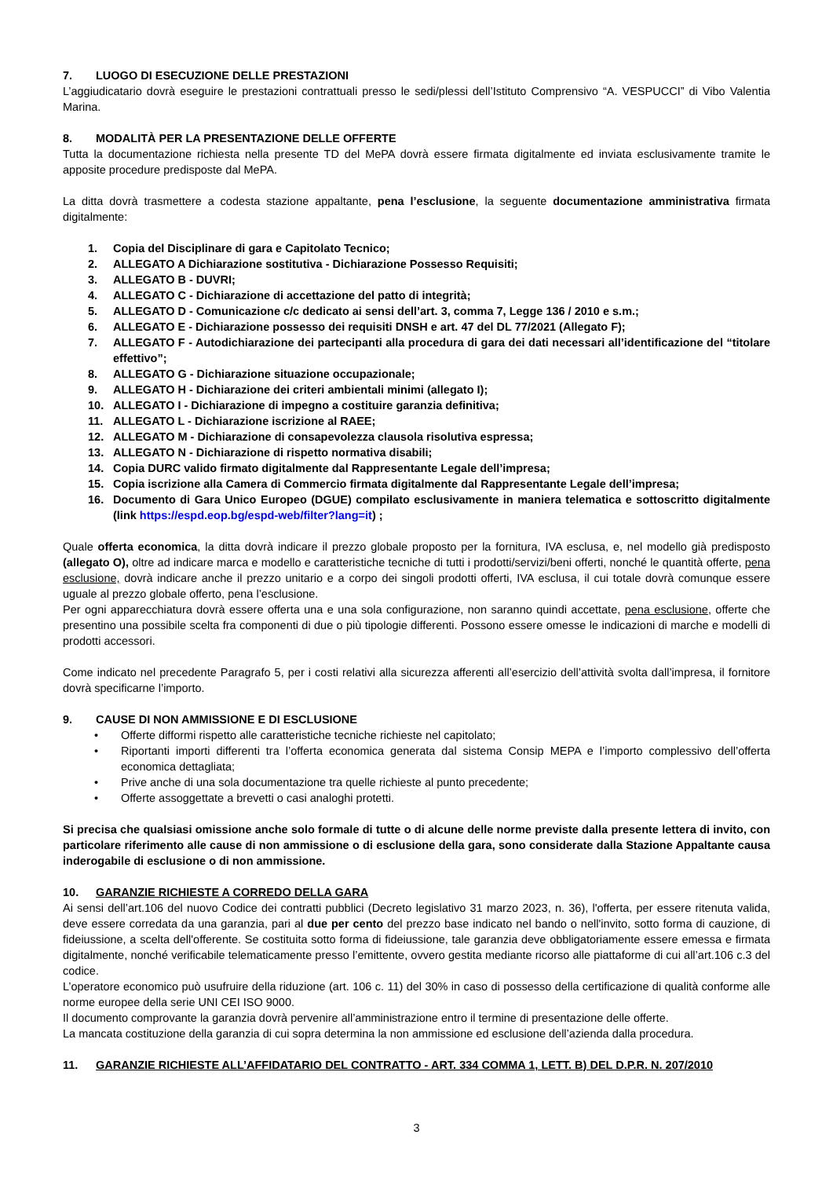7. LUOGO DI ESECUZIONE DELLE PRESTAZIONI
L’aggiudicatario dovrà eseguire le prestazioni contrattuali presso le sedi/plessi dell’Istituto Comprensivo “A. VESPUCCI” di Vibo Valentia Marina.
8. MODALITÀ PER LA PRESENTAZIONE DELLE OFFERTE
Tutta la documentazione richiesta nella presente TD del MePA dovrà essere firmata digitalmente ed inviata esclusivamente tramite le apposite procedure predisposte dal MePA.
La ditta dovrà trasmettere a codesta stazione appaltante, pena l’esclusione, la seguente documentazione amministrativa firmata digitalmente:
1. Copia del Disciplinare di gara e Capitolato Tecnico;
2. ALLEGATO A Dichiarazione sostitutiva - Dichiarazione Possesso Requisiti;
3. ALLEGATO B - DUVRI;
4. ALLEGATO C - Dichiarazione di accettazione del patto di integrità;
5. ALLEGATO D - Comunicazione c/c dedicato ai sensi dell’art. 3, comma 7, Legge 136 / 2010 e s.m.;
6. ALLEGATO E - Dichiarazione possesso dei requisiti DNSH e art. 47 del DL 77/2021 (Allegato F);
7. ALLEGATO F - Autodichiarazione dei partecipanti alla procedura di gara dei dati necessari all’identificazione del “titolare effettivo”;
8. ALLEGATO G - Dichiarazione situazione occupazionale;
9. ALLEGATO H - Dichiarazione dei criteri ambientali minimi (allegato I);
10. ALLEGATO I - Dichiarazione di impegno a costituire garanzia definitiva;
11. ALLEGATO L - Dichiarazione iscrizione al RAEE;
12. ALLEGATO M - Dichiarazione di consapevolezza clausola risolutiva espressa;
13. ALLEGATO N - Dichiarazione di rispetto normativa disabili;
14. Copia DURC valido firmato digitalmente dal Rappresentante Legale dell’impresa;
15. Copia iscrizione alla Camera di Commercio firmata digitalmente dal Rappresentante Legale dell’impresa;
16. Documento di Gara Unico Europeo (DGUE) compilato esclusivamente in maniera telematica e sottoscritto digitalmente (link https://espd.eop.bg/espd-web/filter?lang=it) ;
Quale offerta economica, la ditta dovrà indicare il prezzo globale proposto per la fornitura, IVA esclusa, e, nel modello già predisposto (allegato O), oltre ad indicare marca e modello e caratteristiche tecniche di tutti i prodotti/servizi/beni offerti, nonché le quantità offerte, pena esclusione, dovrà indicare anche il prezzo unitario e a corpo dei singoli prodotti offerti, IVA esclusa, il cui totale dovrà comunque essere uguale al prezzo globale offerto, pena l’esclusione.
Per ogni apparecchiatura dovrà essere offerta una e una sola configurazione, non saranno quindi accettate, pena esclusione, offerte che presentino una possibile scelta fra componenti di due o più tipologie differenti. Possono essere omesse le indicazioni di marche e modelli di prodotti accessori.
Come indicato nel precedente Paragrafo 5, per i costi relativi alla sicurezza afferenti all’esercizio dell’attività svolta dall’impresa, il fornitore dovrà specificarne l’importo.
9. CAUSE DI NON AMMISSIONE E DI ESCLUSIONE
• Offerte difformi rispetto alle caratteristiche tecniche richieste nel capitolato;
• Riportanti importi differenti tra l’offerta economica generata dal sistema Consip MEPA e l’importo complessivo dell’offerta economica dettagliata;
• Prive anche di una sola documentazione tra quelle richieste al punto precedente;
• Offerte assoggettate a brevetti o casi analoghi protetti.
Si precisa che qualsiasi omissione anche solo formale di tutte o di alcune delle norme previste dalla presente lettera di invito, con particolare riferimento alle cause di non ammissione o di esclusione della gara, sono considerate dalla Stazione Appaltante causa inderogabile di esclusione o di non ammissione.
10. GARANZIE RICHIESTE A CORREDO DELLA GARA
Ai sensi dell’art.106 del nuovo Codice dei contratti pubblici (Decreto legislativo 31 marzo 2023, n. 36), l'offerta, per essere ritenuta valida, deve essere corredata da una garanzia, pari al due per cento del prezzo base indicato nel bando o nell'invito, sotto forma di cauzione, di fideiussione, a scelta dell'offerente. Se costituita sotto forma di fideiussione, tale garanzia deve obbligatoriamente essere emessa e firmata digitalmente, nonché verificabile telematicamente presso l’emittente, ovvero gestita mediante ricorso alle piattaforme di cui all’art.106 c.3 del codice.
L’operatore economico può usufruire della riduzione (art. 106 c. 11) del 30% in caso di possesso della certificazione di qualità conforme alle norme europee della serie UNI CEI ISO 9000.
Il documento comprovante la garanzia dovrà pervenire all’amministrazione entro il termine di presentazione delle offerte.
La mancata costituzione della garanzia di cui sopra determina la non ammissione ed esclusione dell’azienda dalla procedura.
11. GARANZIE RICHIESTE ALL’AFFIDATARIO DEL CONTRATTO - ART. 334 COMMA 1, LETT. B) DEL D.P.R. N. 207/2010
3